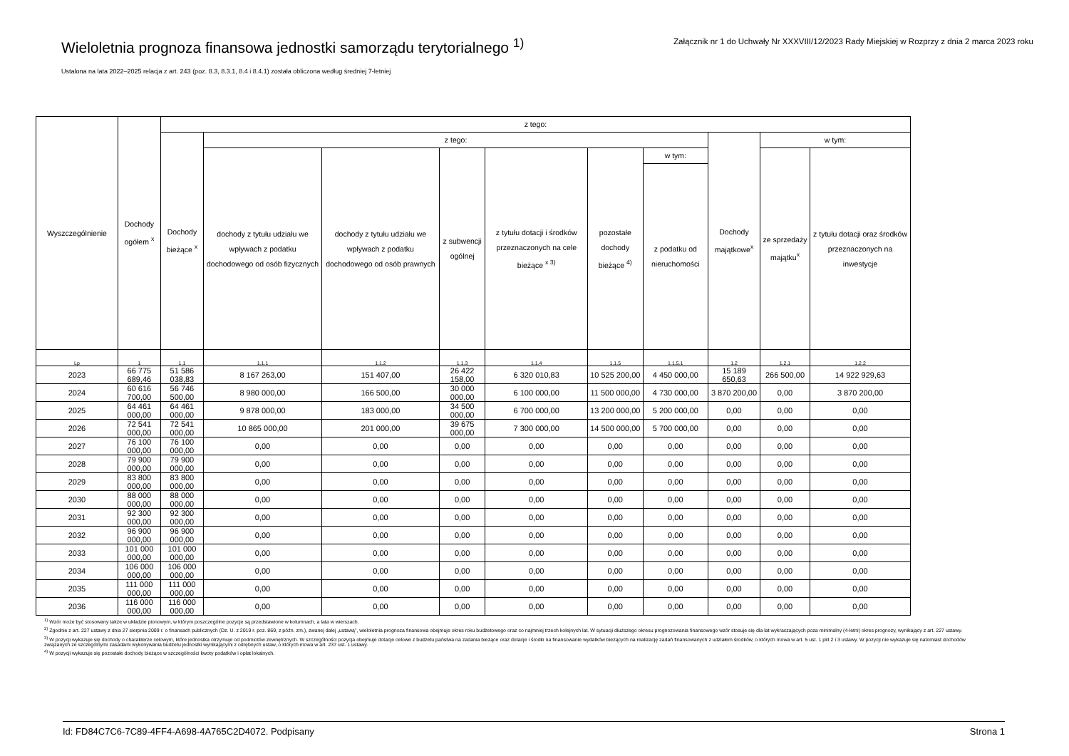Wieloletnia prognoza finansowa jednostki samorządu terytorialnego <sup>1)</sup>
Załącznik nr 1 do Uchwały Nr XXXVIII/12/2023 Rady Miejskiej w Rozprzy z dnia 2 marca 2023 roku
Ustalona na lata 2022–2025 relacja z art. 243 (poz. 8.3, 8.3.1, 8.4 i 8.4.1) została obliczona według średniej 7-letniej
| Wyszczególnienie | Dochody ogółem <sup>x</sup> | z tego: | | | | | | | | | |
| --- | --- | --- | --- | --- | --- | --- | --- | --- | --- | --- | --- |
| | | Dochody bieżące <sup>x</sup> | z tego: | | | | | | Dochody majątkowe<sup>x</sup> | w tym: | |
| | | | dochody z tytułu udziału we wpływach z podatku dochodowego od osób fizycznych | dochody z tytułu udziału we wpływach z podatku dochodowego od osób prawnych | z subwencji ogólnej | z tytułu dotacji i środków przeznaczonych na cele bieżące <sup>x 3)</sup> | pozostałe dochody bieżące <sup>4)</sup> | w tym: | | ze sprzedaży majątku<sup>x</sup> | z tytułu dotacji oraz środków przeznaczonych na inwestycje |
| | | | | | | | | z podatku od nieruchomości | | | |
| Lp | 1 | 1.1 | 1.1.1 | 1.1.2 | 1.1.3 | 1.1.4 | 1.1.5 | 1.1.5.1 | 1.2 | 1.2.1 | 1.2.2 |
| 2023 | 66 775 689,46 | 51 586 038,83 | 8 167 263,00 | 151 407,00 | 26 422 158,00 | 6 320 010,83 | 10 525 200,00 | 4 450 000,00 | 15 189 650,63 | 266 500,00 | 14 922 929,63 |
| 2024 | 60 616 700,00 | 56 746 500,00 | 8 980 000,00 | 166 500,00 | 30 000 000,00 | 6 100 000,00 | 11 500 000,00 | 4 730 000,00 | 3 870 200,00 | 0,00 | 3 870 200,00 |
| 2025 | 64 461 000,00 | 64 461 000,00 | 9 878 000,00 | 183 000,00 | 34 500 000,00 | 6 700 000,00 | 13 200 000,00 | 5 200 000,00 | 0,00 | 0,00 | 0,00 |
| 2026 | 72 541 000,00 | 72 541 000,00 | 10 865 000,00 | 201 000,00 | 39 675 000,00 | 7 300 000,00 | 14 500 000,00 | 5 700 000,00 | 0,00 | 0,00 | 0,00 |
| 2027 | 76 100 000,00 | 76 100 000,00 | 0,00 | 0,00 | 0,00 | 0,00 | 0,00 | 0,00 | 0,00 | 0,00 | 0,00 |
| 2028 | 79 900 000,00 | 79 900 000,00 | 0,00 | 0,00 | 0,00 | 0,00 | 0,00 | 0,00 | 0,00 | 0,00 | 0,00 |
| 2029 | 83 800 000,00 | 83 800 000,00 | 0,00 | 0,00 | 0,00 | 0,00 | 0,00 | 0,00 | 0,00 | 0,00 | 0,00 |
| 2030 | 88 000 000,00 | 88 000 000,00 | 0,00 | 0,00 | 0,00 | 0,00 | 0,00 | 0,00 | 0,00 | 0,00 | 0,00 |
| 2031 | 92 300 000,00 | 92 300 000,00 | 0,00 | 0,00 | 0,00 | 0,00 | 0,00 | 0,00 | 0,00 | 0,00 | 0,00 |
| 2032 | 96 900 000,00 | 96 900 000,00 | 0,00 | 0,00 | 0,00 | 0,00 | 0,00 | 0,00 | 0,00 | 0,00 | 0,00 |
| 2033 | 101 000 000,00 | 101 000 000,00 | 0,00 | 0,00 | 0,00 | 0,00 | 0,00 | 0,00 | 0,00 | 0,00 | 0,00 |
| 2034 | 106 000 000,00 | 106 000 000,00 | 0,00 | 0,00 | 0,00 | 0,00 | 0,00 | 0,00 | 0,00 | 0,00 | 0,00 |
| 2035 | 111 000 000,00 | 111 000 000,00 | 0,00 | 0,00 | 0,00 | 0,00 | 0,00 | 0,00 | 0,00 | 0,00 | 0,00 |
| 2036 | 116 000 000,00 | 116 000 000,00 | 0,00 | 0,00 | 0,00 | 0,00 | 0,00 | 0,00 | 0,00 | 0,00 | 0,00 |
<sup>1)</sup> Wzór może być stosowany także w układzie pionowym, w którym poszczególne pozycje są przedstawione w kolumnach, a lata w wierszach.
<sup>2)</sup> Zgodnie z art. 227 ustawy z dnia 27 sierpnia 2009 r. o finansach publicznych (Dz. U. z 2019 r. poz. 869, z późn. zm.), zwanej dalej „ustawą”, wieloletnia prognoza finansowa obejmuje okres roku budżetowego oraz co najmniej trzech kolejnych lat. W sytuacji dłuższego okresu prognozowania finansowego wzór stosuje się dla lat wykraczających poza minimalny (4-letni) okres prognozy, wynikający z art. 227 ustawy.
<sup>3)</sup> W pozycji wykazuje się dochody o charakterze celowym, które jednostka otrzymuje od podmiotów zewnętrznych. W szczególności pozycja obejmuje dotacje celowe z budżetu państwa na zadania bieżące oraz dotacje i środki na finansowanie wydatków bieżących na realizację zadań finansowanych z udziałem środków, o których mowa w art. 5 ust. 1 pkt 2 i 3 ustawy. W pozycji nie wykazuje się natomiast dochodów związanych ze szczególnymi zasadami wykonywania budżetu jednostki wynikającymi z odrębnych ustaw, o których mowa w art. 237 ust. 1 ustawy.
<sup>4)</sup> W pozycji wykazuje się pozostałe dochody bieżące w szczególności kwoty podatków i opłat lokalnych.
Id: FD84C7C6-7C89-4FF4-A698-4A765C2D4072. Podpisany Strona 1